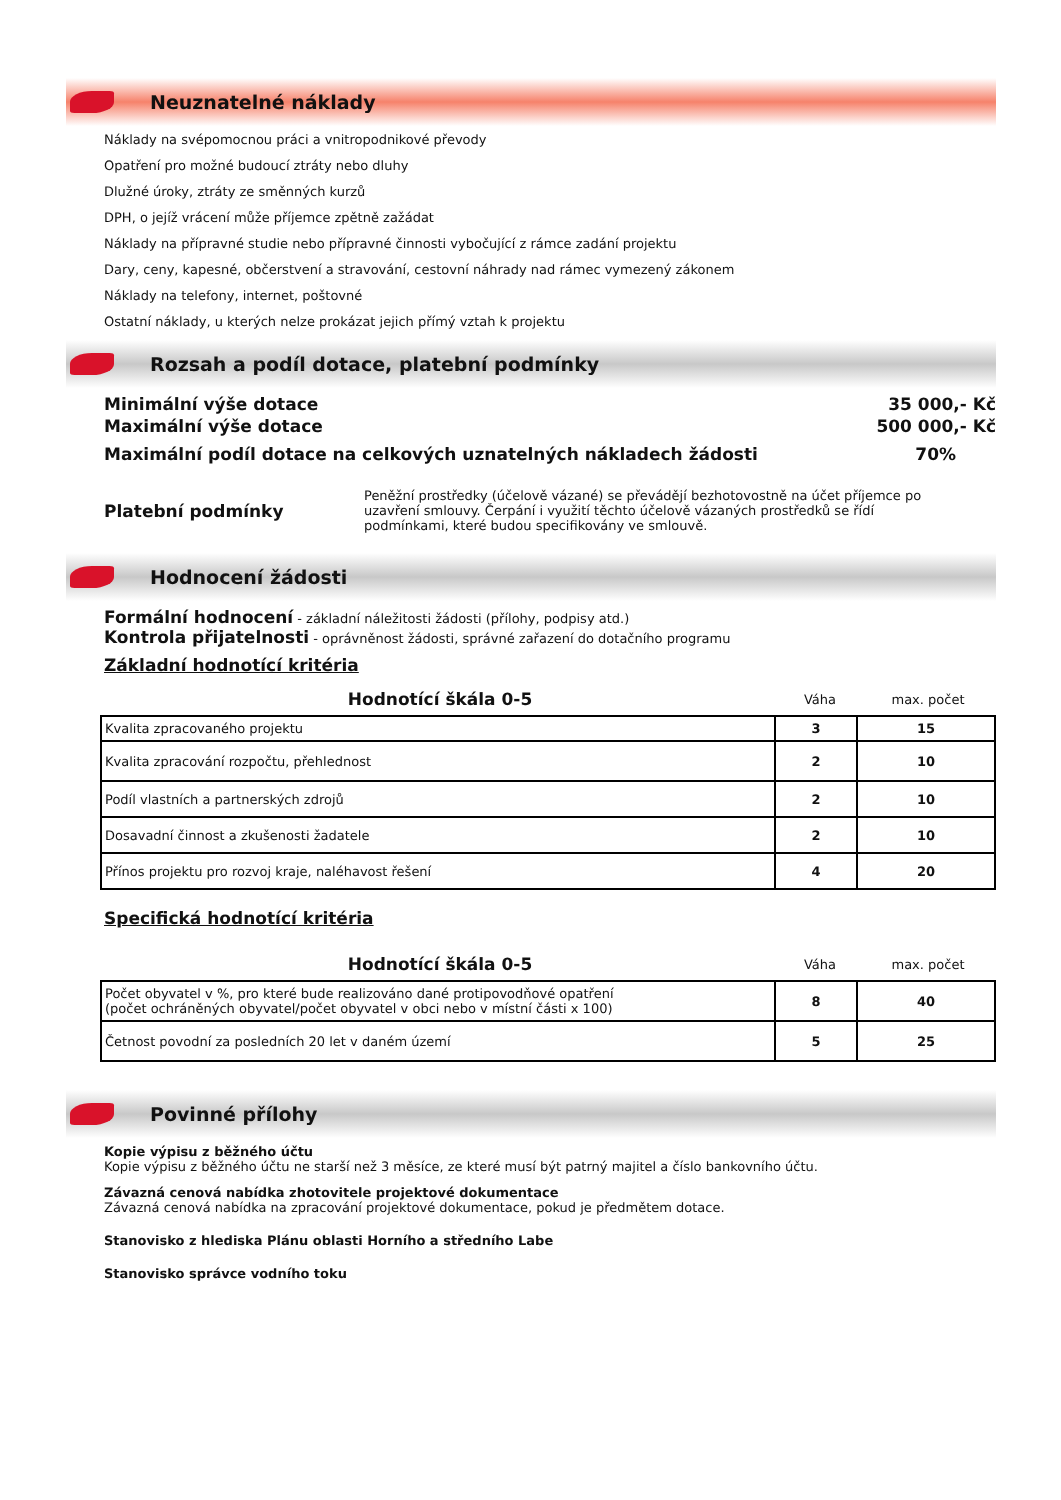Neuznatelné náklady
Náklady na svépomocnou práci a vnitropodnikové převody
Opatření pro možné budoucí ztráty nebo dluhy
Dlužné úroky, ztráty ze směnných kurzů
DPH, o jejíž vrácení může příjemce zpětně zažádat
Náklady na přípravné studie nebo přípravné činnosti vybočující z rámce zadání projektu
Dary, ceny, kapesné, občerstvení a stravování, cestovní náhrady nad rámec vymezený zákonem
Náklady na telefony, internet, poštovné
Ostatní náklady, u kterých nelze prokázat jejich přímý vztah k projektu
Rozsah a podíl dotace, platební podmínky
Minimální výše dotace 35 000,- Kč
Maximální výše dotace 500 000,- Kč
Maximální podíl dotace na celkových uznatelných nákladech žádosti 70%
Platební podmínky
Peněžní prostředky (účelově vázané) se převádějí bezhotovostně na účet příjemce po uzavření smlouvy. Čerpání i využití těchto účelově vázaných prostředků se řídí podmínkami, které budou specifikovány ve smlouvě.
Hodnocení žádosti
Formální hodnocení - základní náležitosti žádosti (přílohy, podpisy atd.)
Kontrola přijatelnosti - oprávněnost žádosti, správné zařazení do dotačního programu
Základní hodnotící kritéria
Hodnotící škála 0-5 Váha max. počet
| Kvalita zpracovaného projektu | 3 | 15 |
| Kvalita zpracování rozpočtu, přehlednost | 2 | 10 |
| Podíl vlastních a partnerských zdrojů | 2 | 10 |
| Dosavadní činnost a zkušenosti žadatele | 2 | 10 |
| Přínos projektu pro rozvoj kraje, naléhavost řešení | 4 | 20 |
Specifická hodnotící kritéria
Hodnotící škála 0-5 Váha max. počet
| Počet obyvatel v %, pro které bude realizováno dané protipovodňové opatření (počet ochráněných obyvatel/počet obyvatel v obci nebo v místní části x 100) | 8 | 40 |
| Četnost povodní za posledních 20 let v daném území | 5 | 25 |
Povinné přílohy
Kopie výpisu z běžného účtu
Kopie výpisu z běžného účtu ne starší než 3 měsíce, ze které musí být patrný majitel a číslo bankovního účtu.
Závazná cenová nabídka zhotovitele projektové dokumentace
Závazná cenová nabídka na zpracování projektové dokumentace, pokud je předmětem dotace.
Stanovisko z hlediska Plánu oblasti Horního a středního Labe
Stanovisko správce vodního toku